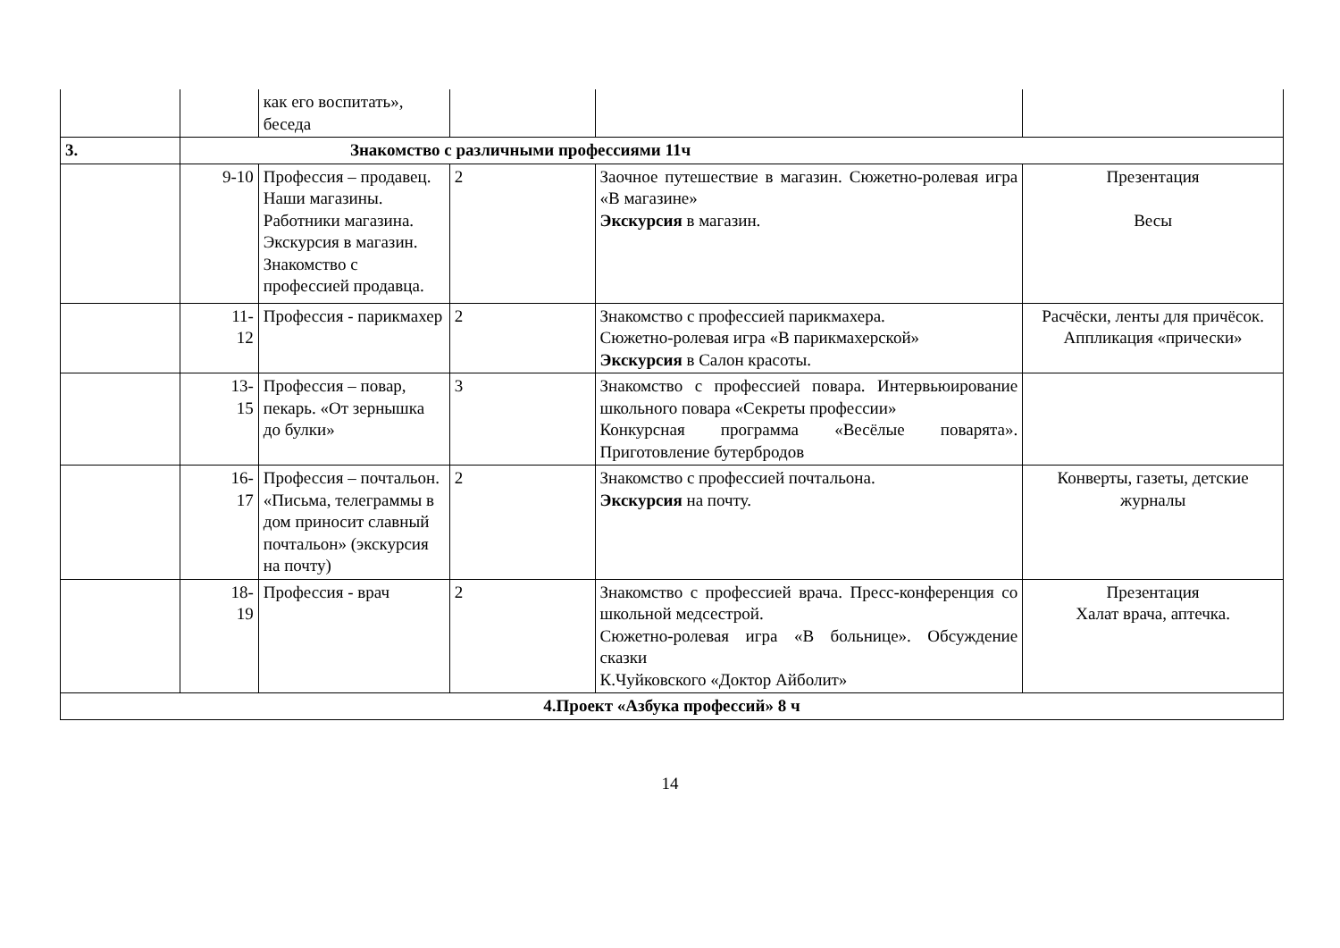| | | как его воспитать», беседа | | | |
| 3. | Знакомство с различными профессиями 11ч | | | | |
| | 9-10 | Профессия – продавец. Наши магазины. Работники магазина. Экскурсия в магазин. Знакомство с профессией продавца. | 2 | Заочное путешествие в магазин. Сюжетно-ролевая игра «В магазине» Экскурсия в магазин. | Презентация Весы |
| | 11- 12 | Профессия - парикмахер | 2 | Знакомство с профессией парикмахера. Сюжетно-ролевая игра «В парикмахерской» Экскурсия в Салон красоты. | Расчёски, ленты для причёсок. Аппликация «прически» |
| | 13- 15 | Профессия – повар, пекарь. «От зернышка до булки» | 3 | Знакомство с профессией повара. Интервьюирование школьного повара «Секреты профессии» Конкурсная программа «Весёлые поварята». Приготовление бутербродов | |
| | 16- 17 | Профессия – почтальон. «Письма, телеграммы в дом приносит славный почтальон» (экскурсия на почту) | 2 | Знакомство с профессией почтальона. Экскурсия на почту. | Конверты, газеты, детские журналы |
| | 18- 19 | Профессия - врач | 2 | Знакомство с профессией врача. Пресс-конференция со школьной медсестрой. Сюжетно-ролевая игра «В больнице». Обсуждение сказки К.Чуйковского «Доктор Айболит» | Презентация Халат врача, аптечка. |
| 4.Проект «Азбука профессий» 8 ч | | | | | |
14